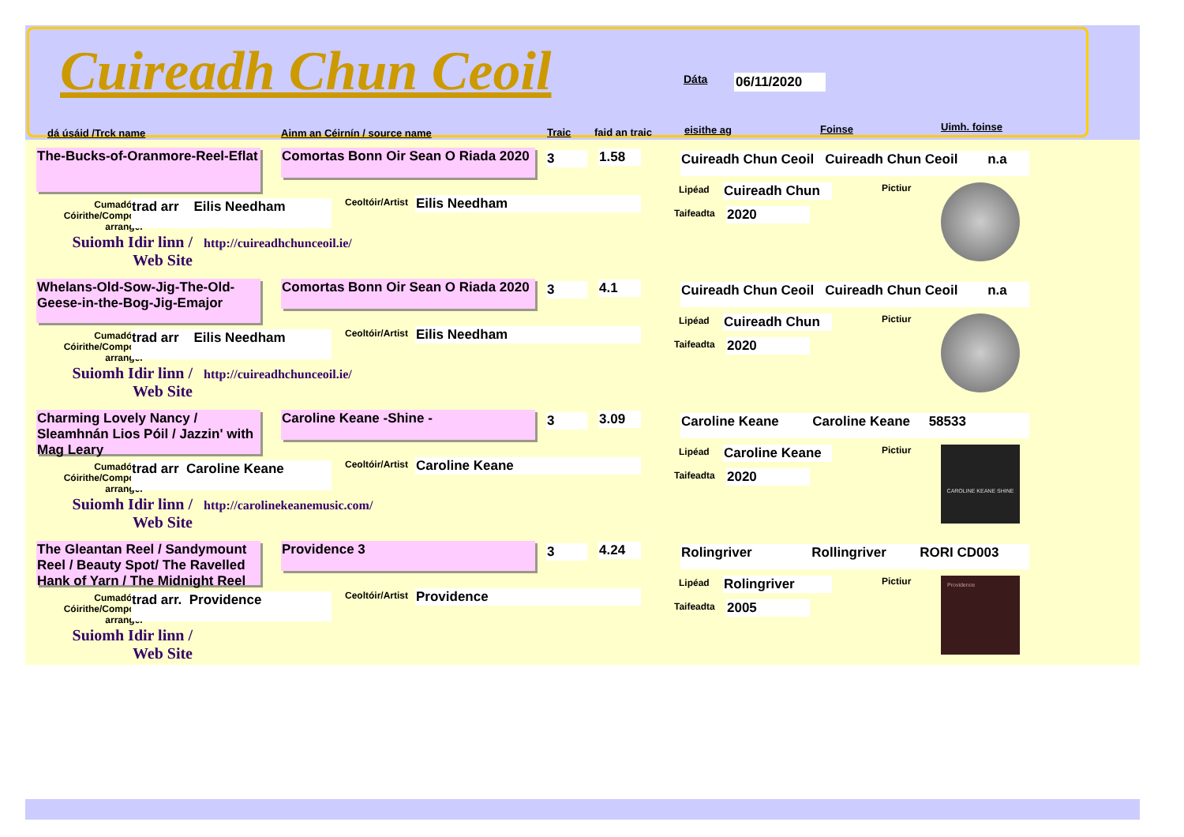Cuireadh Chun Ceoil Dáta 06/11/2020
dá úsáid /Trck name Ainm an Céirnín / source name Traic faid an traic eisithe ag Foinse Uimh. foinse
The-Bucks-of-Oranmore-Reel-Eflat
Comortas Bonn Oir Sean O Riada 2020
3 1.58
Cuireadh Chun Ceoil Cuireadh Chun Ceoil n.a
Lipéad Cuireadh Chun Pictiur
Taifeadta 2020
Cumadóir / Cóirithe/Composr arranger
trad arr Eilis Needham
Ceoltóir/Artist Eilis Needham
Suiomh Idir linn / Web Site
http://cuireadhchunceoil.ie/
Whelans-Old-Sow-Jig-The-Old-Geese-in-the-Bog-Jig-Emajor
Comortas Bonn Oir Sean O Riada 2020
3 4.1
Cuireadh Chun Ceoil Cuireadh Chun Ceoil n.a
Lipéad Cuireadh Chun Pictiur
Taifeadta 2020
Cumadóir / Cóirithe/Composr arranger
trad arr Eilis Needham
Ceoltóir/Artist Eilis Needham
Suiomh Idir linn / Web Site
http://cuireadhchunceoil.ie/
Charming Lovely Nancy / Sleamhnán Lios Póil / Jazzin' with Mag Leary
Caroline Keane -Shine - 3 3.09
Caroline Keane Caroline Keane 58533
Lipéad
Caroline Keane
Pictiur
Taifeadta 2020
CAROLINE KEANE SHINE
Cumadóir / Cóirithe/Composr arranger
trad arr Caroline Keane Ceoltóir/Artist Caroline Keane
Suiomh Idir linn / Web Site
http://carolinekeanemusic.com/
The Gleantan Reel / Sandymount Reel / Beauty Spot/ The Ravelled Hank of Yarn / The Midnight Reel
Providence 3 3 4.24
Rolingriver Rollingriver RORI CD003
Lipéad Rolingriver Pictiur
Taifeadta 2005
Providence
Cumadóir / Cóirithe/Composr arranger
trad arr. Providence Ceoltóir/Artist Providence
Suiomh Idir linn / Web Site